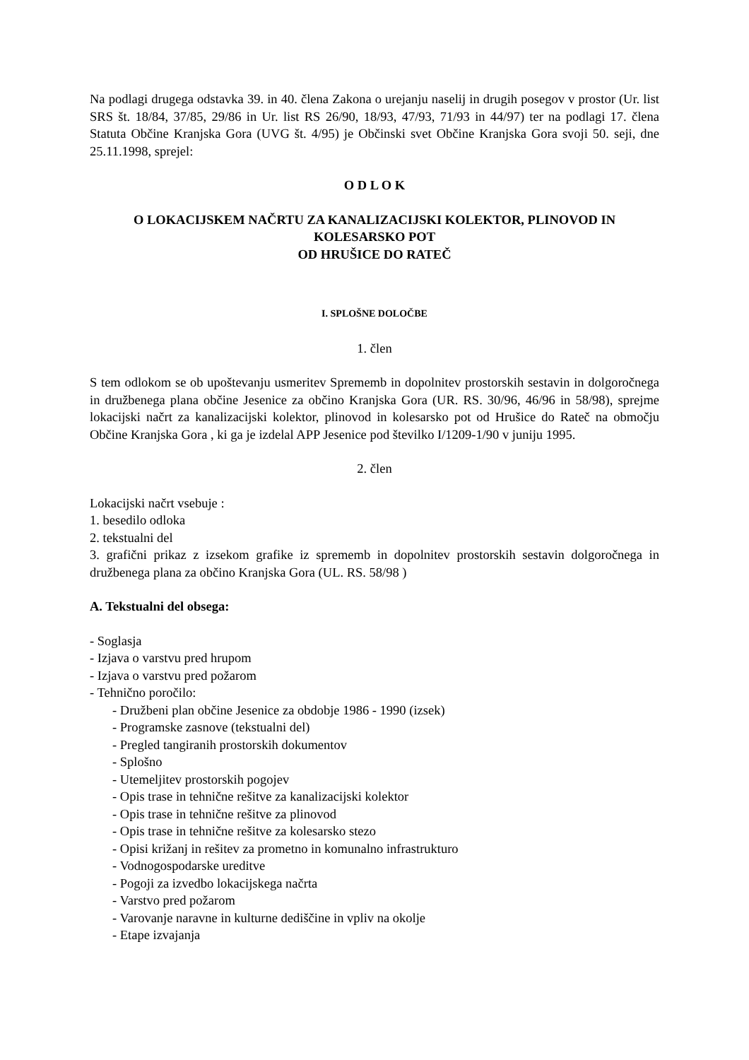Na podlagi drugega odstavka 39. in 40. člena Zakona o urejanju naselij in drugih posegov v prostor (Ur. list SRS št. 18/84, 37/85, 29/86 in Ur. list RS 26/90, 18/93, 47/93, 71/93 in 44/97) ter na podlagi 17. člena Statuta Občine Kranjska Gora (UVG št. 4/95) je Občinski svet Občine Kranjska Gora svoji 50. seji, dne 25.11.1998, sprejel:
O D L O K
O LOKACIJSKEM NAČRTU ZA KANALIZACIJSKI KOLEKTOR, PLINOVOD IN KOLESARSKO POT
OD HRUŠICE DO RATEČ
I. SPLOŠNE DOLOČBE
1. člen
S tem odlokom se ob upoštevanju usmeritev Sprememb in dopolnitev prostorskih sestavin in dolgoročnega in družbenega plana občine Jesenice za občino Kranjska Gora (UR. RS. 30/96, 46/96 in 58/98), sprejme lokacijski načrt za kanalizacijski kolektor, plinovod in kolesarsko pot od Hrušice do Rateč na območju Občine Kranjska Gora , ki ga je izdelal APP Jesenice pod številko I/1209-1/90 v juniju 1995.
2. člen
Lokacijski načrt vsebuje :
1. besedilo odloka
2. tekstualni del
3. grafični prikaz z izsekom grafike iz sprememb in dopolnitev prostorskih sestavin dolgoročnega in družbenega plana za občino Kranjska Gora (UL. RS. 58/98 )
A. Tekstualni del obsega:
- Soglasja
- Izjava o varstvu pred hrupom
- Izjava o varstvu pred požarom
- Tehnično poročilo:
- Družbeni plan občine Jesenice za obdobje 1986 - 1990 (izsek)
- Programske zasnove (tekstualni del)
- Pregled tangiranih prostorskih dokumentov
- Splošno
- Utemeljitev prostorskih pogojev
- Opis trase in tehnične rešitve za kanalizacijski kolektor
- Opis trase in tehnične rešitve za plinovod
- Opis trase in tehnične rešitve za kolesarsko stezo
- Opisi križanj in rešitev za prometno in komunalno infrastrukturo
- Vodnogospodarske ureditve
- Pogoji za izvedbo lokacijskega načrta
- Varstvo pred požarom
- Varovanje naravne in kulturne dediščine in vpliv na okolje
- Etape izvajanja